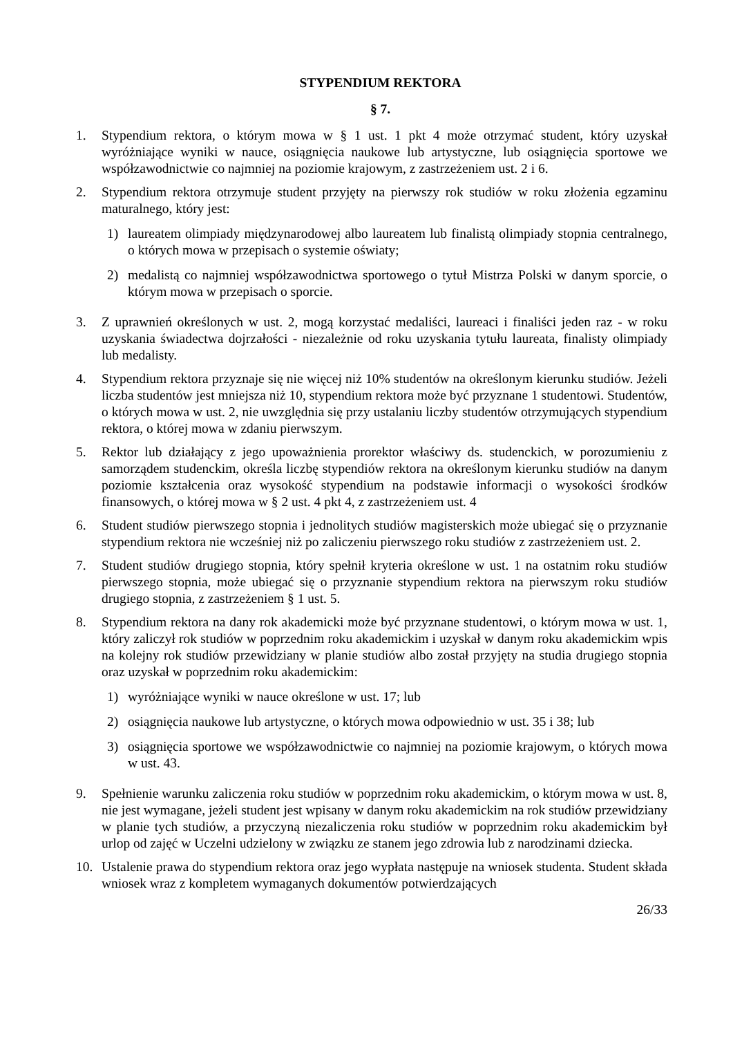STYPENDIUM REKTORA
§ 7.
1. Stypendium rektora, o którym mowa w § 1 ust. 1 pkt 4 może otrzymać student, który uzyskał wyróżniające wyniki w nauce, osiągnięcia naukowe lub artystyczne, lub osiągnięcia sportowe we współzawodnictwie co najmniej na poziomie krajowym, z zastrzeżeniem ust. 2 i 6.
2. Stypendium rektora otrzymuje student przyjęty na pierwszy rok studiów w roku złożenia egzaminu maturalnego, który jest:
1) laureatem olimpiady międzynarodowej albo laureatem lub finalistą olimpiady stopnia centralnego, o których mowa w przepisach o systemie oświaty;
2) medalistą co najmniej współzawodnictwa sportowego o tytuł Mistrza Polski w danym sporcie, o którym mowa w przepisach o sporcie.
3. Z uprawnień określonych w ust. 2, mogą korzystać medaliści, laureaci i finaliści jeden raz - w roku uzyskania świadectwa dojrzałości - niezależnie od roku uzyskania tytułu laureata, finalisty olimpiady lub medalisty.
4. Stypendium rektora przyznaje się nie więcej niż 10% studentów na określonym kierunku studiów. Jeżeli liczba studentów jest mniejsza niż 10, stypendium rektora może być przyznane 1 studentowi. Studentów, o których mowa w ust. 2, nie uwzględnia się przy ustalaniu liczby studentów otrzymujących stypendium rektora, o której mowa w zdaniu pierwszym.
5. Rektor lub działający z jego upoważnienia prorektor właściwy ds. studenckich, w porozumieniu z samorządem studenckim, określa liczbę stypendiów rektora na określonym kierunku studiów na danym poziomie kształcenia oraz wysokość stypendium na podstawie informacji o wysokości środków finansowych, o której mowa w § 2 ust. 4 pkt 4, z zastrzeżeniem ust. 4
6. Student studiów pierwszego stopnia i jednolitych studiów magisterskich może ubiegać się o przyznanie stypendium rektora nie wcześniej niż po zaliczeniu pierwszego roku studiów z zastrzeżeniem ust. 2.
7. Student studiów drugiego stopnia, który spełnił kryteria określone w ust. 1 na ostatnim roku studiów pierwszego stopnia, może ubiegać się o przyznanie stypendium rektora na pierwszym roku studiów drugiego stopnia, z zastrzeżeniem § 1 ust. 5.
8. Stypendium rektora na dany rok akademicki może być przyznane studentowi, o którym mowa w ust. 1, który zaliczył rok studiów w poprzednim roku akademickim i uzyskał w danym roku akademickim wpis na kolejny rok studiów przewidziany w planie studiów albo został przyjęty na studia drugiego stopnia oraz uzyskał w poprzednim roku akademickim:
1) wyróżniające wyniki w nauce określone w ust. 17; lub
2) osiągnięcia naukowe lub artystyczne, o których mowa odpowiednio w ust. 35 i 38; lub
3) osiągnięcia sportowe we współzawodnictwie co najmniej na poziomie krajowym, o których mowa w ust. 43.
9. Spełnienie warunku zaliczenia roku studiów w poprzednim roku akademickim, o którym mowa w ust. 8, nie jest wymagane, jeżeli student jest wpisany w danym roku akademickim na rok studiów przewidziany w planie tych studiów, a przyczyną niezaliczenia roku studiów w poprzednim roku akademickim był urlop od zajęć w Uczelni udzielony w związku ze stanem jego zdrowia lub z narodzinami dziecka.
10. Ustalenie prawa do stypendium rektora oraz jego wypłata następuje na wniosek studenta. Student składa wniosek wraz z kompletem wymaganych dokumentów potwierdzających
26/33